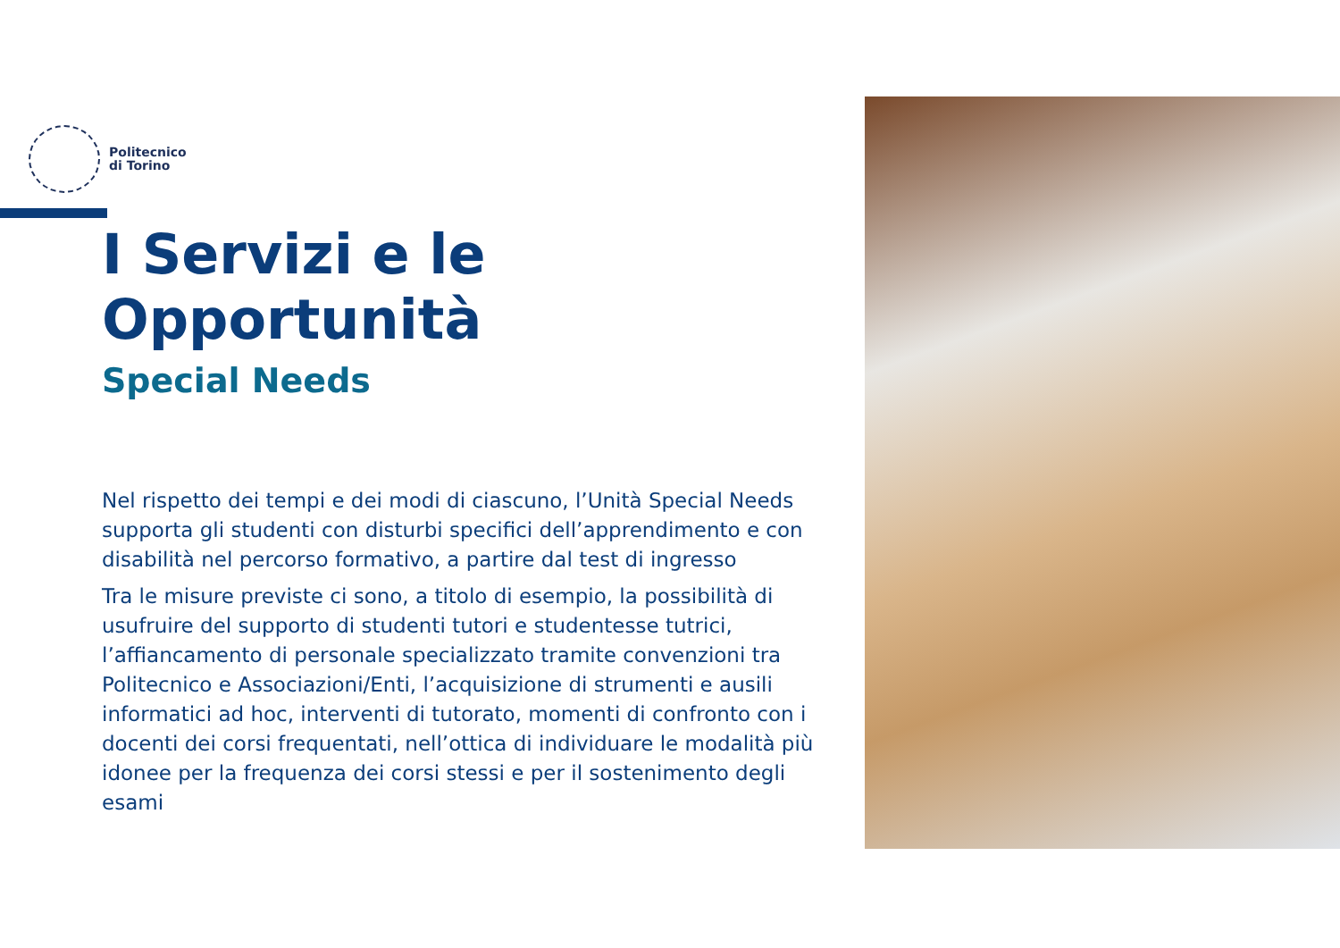Politecnico
di Torino
I Servizi e le Opportunità
Special Needs
Nel rispetto dei tempi e dei modi di ciascuno, l’Unità Special Needs supporta gli studenti con disturbi specifici dell’apprendimento e con disabilità nel percorso formativo, a partire dal test di ingresso
Tra le misure previste ci sono, a titolo di esempio, la possibilità di usufruire del supporto di studenti tutori e studentesse tutrici, l’affiancamento di personale specializzato tramite convenzioni tra Politecnico e Associazioni/Enti, l’acquisizione di strumenti e ausili informatici ad hoc, interventi di tutorato, momenti di confronto con i docenti dei corsi frequentati, nell’ottica di individuare le modalità più idonee per la frequenza dei corsi stessi e per il sostenimento degli esami